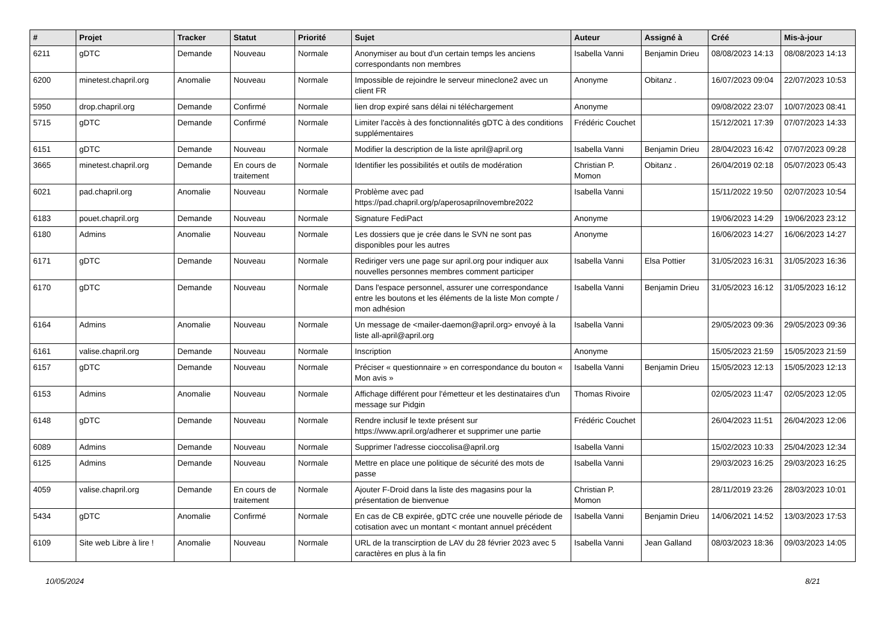| # | Projet | Tracker | Statut | Priorité | Sujet | Auteur | Assigné à | Créé | Mis-à-jour |
| --- | --- | --- | --- | --- | --- | --- | --- | --- | --- |
| 6211 | gDTC | Demande | Nouveau | Normale | Anonymiser au bout d'un certain temps les anciens correspondants non membres | Isabella Vanni | Benjamin Drieu | 08/08/2023 14:13 | 08/08/2023 14:13 |
| 6200 | minetest.chapril.org | Anomalie | Nouveau | Normale | Impossible de rejoindre le serveur mineclone2 avec un client FR | Anonyme | Obitanz . | 16/07/2023 09:04 | 22/07/2023 10:53 |
| 5950 | drop.chapril.org | Demande | Confirmé | Normale | lien drop expiré sans délai ni téléchargement | Anonyme | | 09/08/2022 23:07 | 10/07/2023 08:41 |
| 5715 | gDTC | Demande | Confirmé | Normale | Limiter l'accès à des fonctionnalités gDTC à des conditions supplémentaires | Frédéric Couchet | | 15/12/2021 17:39 | 07/07/2023 14:33 |
| 6151 | gDTC | Demande | Nouveau | Normale | Modifier la description de la liste april@april.org | Isabella Vanni | Benjamin Drieu | 28/04/2023 16:42 | 07/07/2023 09:28 |
| 3665 | minetest.chapril.org | Demande | En cours de traitement | Normale | Identifier les possibilités et outils de modération | Christian P. Momon | Obitanz . | 26/04/2019 02:18 | 05/07/2023 05:43 |
| 6021 | pad.chapril.org | Anomalie | Nouveau | Normale | Problème avec pad https://pad.chapril.org/p/aperosaprilnovembre2022 | Isabella Vanni | | 15/11/2022 19:50 | 02/07/2023 10:54 |
| 6183 | pouet.chapril.org | Demande | Nouveau | Normale | Signature FediPact | Anonyme | | 19/06/2023 14:29 | 19/06/2023 23:12 |
| 6180 | Admins | Anomalie | Nouveau | Normale | Les dossiers que je crée dans le SVN ne sont pas disponibles pour les autres | Anonyme | | 16/06/2023 14:27 | 16/06/2023 14:27 |
| 6171 | gDTC | Demande | Nouveau | Normale | Rediriger vers une page sur april.org pour indiquer aux nouvelles personnes membres comment participer | Isabella Vanni | Elsa Pottier | 31/05/2023 16:31 | 31/05/2023 16:36 |
| 6170 | gDTC | Demande | Nouveau | Normale | Dans l'espace personnel, assurer une correspondance entre les boutons et les éléments de la liste Mon compte / mon adhésion | Isabella Vanni | Benjamin Drieu | 31/05/2023 16:12 | 31/05/2023 16:12 |
| 6164 | Admins | Anomalie | Nouveau | Normale | Un message de <mailer-daemon@april.org> envoyé à la liste all-april@april.org | Isabella Vanni | | 29/05/2023 09:36 | 29/05/2023 09:36 |
| 6161 | valise.chapril.org | Demande | Nouveau | Normale | Inscription | Anonyme | | 15/05/2023 21:59 | 15/05/2023 21:59 |
| 6157 | gDTC | Demande | Nouveau | Normale | Préciser « questionnaire » en correspondance du bouton « Mon avis » | Isabella Vanni | Benjamin Drieu | 15/05/2023 12:13 | 15/05/2023 12:13 |
| 6153 | Admins | Anomalie | Nouveau | Normale | Affichage différent pour l'émetteur et les destinataires d'un message sur Pidgin | Thomas Rivoire | | 02/05/2023 11:47 | 02/05/2023 12:05 |
| 6148 | gDTC | Demande | Nouveau | Normale | Rendre inclusif le texte présent sur https://www.april.org/adherer et supprimer une partie | Frédéric Couchet | | 26/04/2023 11:51 | 26/04/2023 12:06 |
| 6089 | Admins | Demande | Nouveau | Normale | Supprimer l'adresse cioccolisa@april.org | Isabella Vanni | | 15/02/2023 10:33 | 25/04/2023 12:34 |
| 6125 | Admins | Demande | Nouveau | Normale | Mettre en place une politique de sécurité des mots de passe | Isabella Vanni | | 29/03/2023 16:25 | 29/03/2023 16:25 |
| 4059 | valise.chapril.org | Demande | En cours de traitement | Normale | Ajouter F-Droid dans la liste des magasins pour la présentation de bienvenue | Christian P. Momon | | 28/11/2019 23:26 | 28/03/2023 10:01 |
| 5434 | gDTC | Anomalie | Confirmé | Normale | En cas de CB expirée, gDTC crée une nouvelle période de cotisation avec un montant < montant annuel précédent | Isabella Vanni | Benjamin Drieu | 14/06/2021 14:52 | 13/03/2023 17:53 |
| 6109 | Site web Libre à lire ! | Anomalie | Nouveau | Normale | URL de la transcirption de LAV du 28 février 2023 avec 5 caractères en plus à la fin | Isabella Vanni | Jean Galland | 08/03/2023 18:36 | 09/03/2023 14:05 |
10/05/2024 8/21